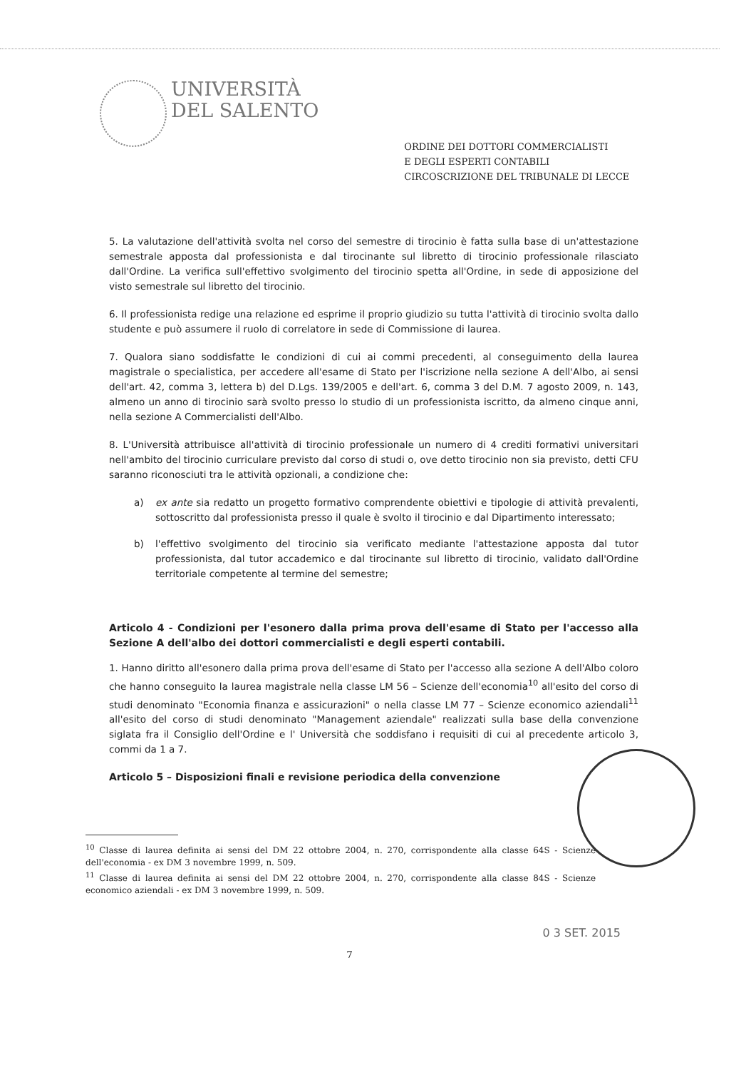UNIVERSITÀ
DEL SALENTO
ORDINE DEI DOTTORI COMMERCIALISTI
E DEGLI ESPERTI CONTABILI
CIRCOSCRIZIONE DEL TRIBUNALE DI LECCE
5. La valutazione dell'attività svolta nel corso del semestre di tirocinio è fatta sulla base di un'attestazione semestrale apposta dal professionista e dal tirocinante sul libretto di tirocinio professionale rilasciato dall'Ordine. La verifica sull'effettivo svolgimento del tirocinio spetta all'Ordine, in sede di apposizione del visto semestrale sul libretto del tirocinio.
6. Il professionista redige una relazione ed esprime il proprio giudizio su tutta l'attività di tirocinio svolta dallo studente e può assumere il ruolo di correlatore in sede di Commissione di laurea.
7. Qualora siano soddisfatte le condizioni di cui ai commi precedenti, al conseguimento della laurea magistrale o specialistica, per accedere all'esame di Stato per l'iscrizione nella sezione A dell'Albo, ai sensi dell'art. 42, comma 3, lettera b) del D.Lgs. 139/2005 e dell'art. 6, comma 3 del D.M. 7 agosto 2009, n. 143, almeno un anno di tirocinio sarà svolto presso lo studio di un professionista iscritto, da almeno cinque anni, nella sezione A Commercialisti dell'Albo.
8. L'Università attribuisce all'attività di tirocinio professionale un numero di 4 crediti formativi universitari nell'ambito del tirocinio curriculare previsto dal corso di studi o, ove detto tirocinio non sia previsto, detti CFU saranno riconosciuti tra le attività opzionali, a condizione che:
a) ex ante sia redatto un progetto formativo comprendente obiettivi e tipologie di attività prevalenti, sottoscritto dal professionista presso il quale è svolto il tirocinio e dal Dipartimento interessato;
b) l'effettivo svolgimento del tirocinio sia verificato mediante l'attestazione apposta dal tutor professionista, dal tutor accademico e dal tirocinante sul libretto di tirocinio, validato dall'Ordine territoriale competente al termine del semestre;
Articolo 4 - Condizioni per l'esonero dalla prima prova dell'esame di Stato per l'accesso alla Sezione A dell'albo dei dottori commercialisti e degli esperti contabili.
1. Hanno diritto all'esonero dalla prima prova dell'esame di Stato per l'accesso alla sezione A dell'Albo coloro che hanno conseguito la laurea magistrale nella classe LM 56 – Scienze dell'economia<sup>10</sup> all'esito del corso di studi denominato "Economia finanza e assicurazioni" o nella classe LM 77 – Scienze economico aziendali<sup>11</sup> all'esito del corso di studi denominato "Management aziendale" realizzati sulla base della convenzione siglata fra il Consiglio dell'Ordine e l' Università che soddisfano i requisiti di cui al precedente articolo 3, commi da 1 a 7.
Articolo 5 – Disposizioni finali e revisione periodica della convenzione
<sup>10</sup> Classe di laurea definita ai sensi del DM 22 ottobre 2004, n. 270, corrispondente alla classe 64S - Scienze dell'economia - ex DM 3 novembre 1999, n. 509.
<sup>11</sup> Classe di laurea definita ai sensi del DM 22 ottobre 2004, n. 270, corrispondente alla classe 84S - Scienze economico aziendali - ex DM 3 novembre 1999, n. 509.
0 3 SET. 2015
7